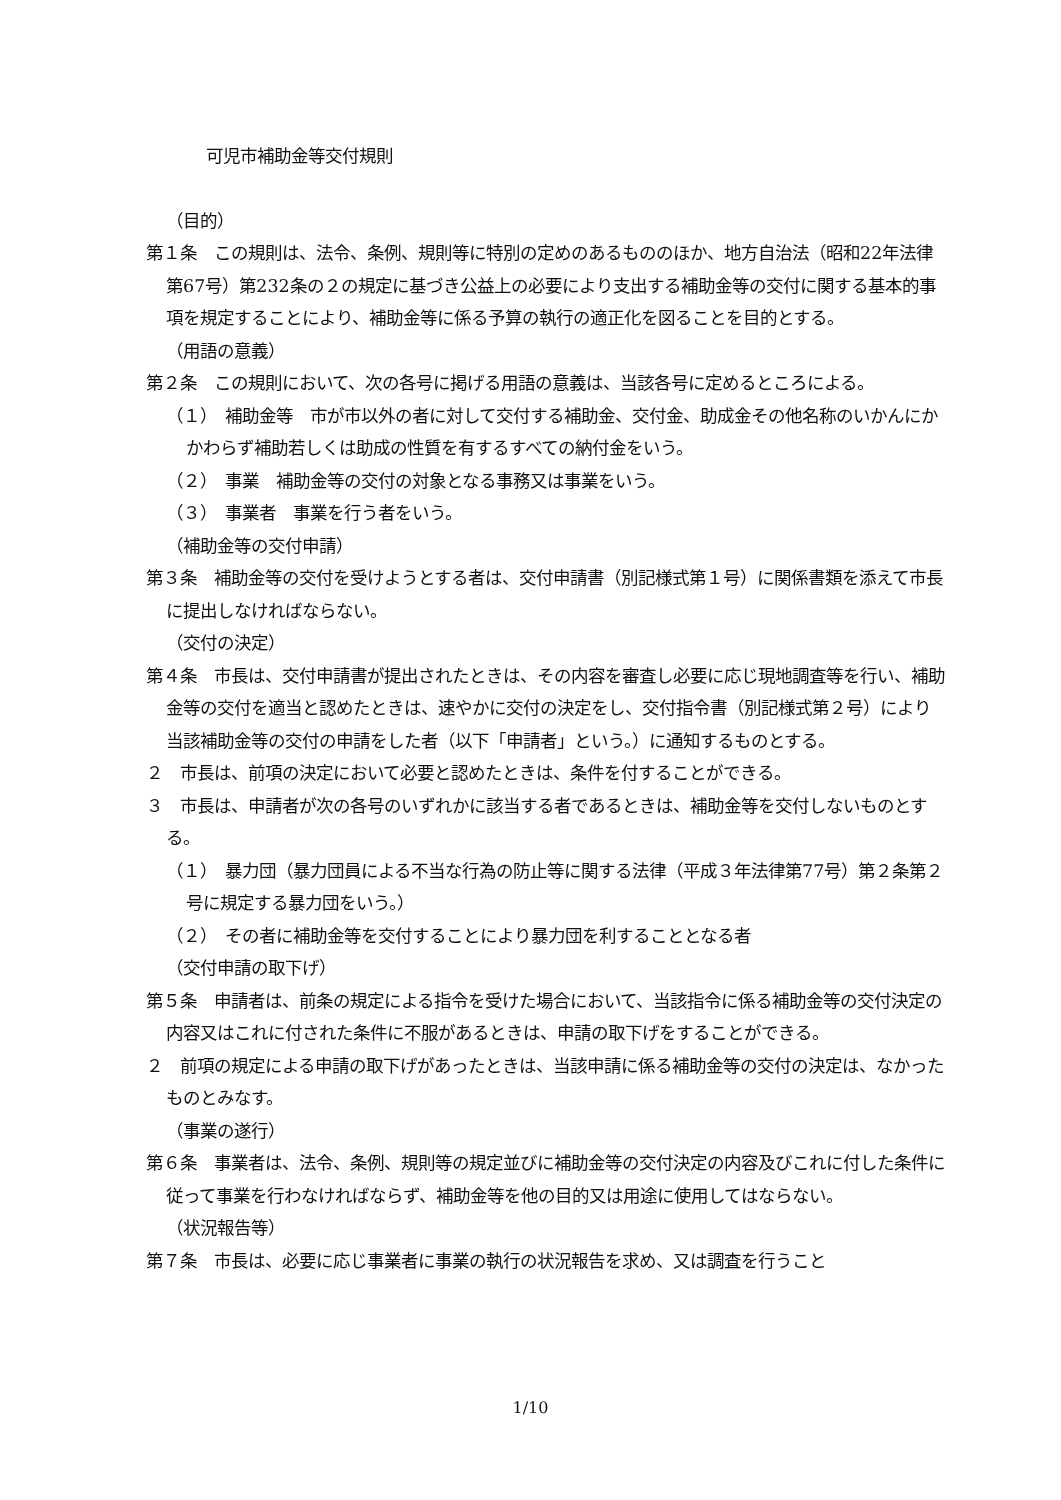可児市補助金等交付規則
（目的）
第１条　この規則は、法令、条例、規則等に特別の定めのあるもののほか、地方自治法（昭和22年法律第67号）第232条の２の規定に基づき公益上の必要により支出する補助金等の交付に関する基本的事項を規定することにより、補助金等に係る予算の執行の適正化を図ることを目的とする。
（用語の意義）
第２条　この規則において、次の各号に掲げる用語の意義は、当該各号に定めるところによる。
（１）　補助金等　市が市以外の者に対して交付する補助金、交付金、助成金その他名称のいかんにかかわらず補助若しくは助成の性質を有するすべての納付金をいう。
（２）　事業　補助金等の交付の対象となる事務又は事業をいう。
（３）　事業者　事業を行う者をいう。
（補助金等の交付申請）
第３条　補助金等の交付を受けようとする者は、交付申請書（別記様式第１号）に関係書類を添えて市長に提出しなければならない。
（交付の決定）
第４条　市長は、交付申請書が提出されたときは、その内容を審査し必要に応じ現地調査等を行い、補助金等の交付を適当と認めたときは、速やかに交付の決定をし、交付指令書（別記様式第２号）により当該補助金等の交付の申請をした者（以下「申請者」という。）に通知するものとする。
２　市長は、前項の決定において必要と認めたときは、条件を付することができる。
３　市長は、申請者が次の各号のいずれかに該当する者であるときは、補助金等を交付しないものとする。
（１）　暴力団（暴力団員による不当な行為の防止等に関する法律（平成３年法律第77号）第２条第２号に規定する暴力団をいう。）
（２）　その者に補助金等を交付することにより暴力団を利することとなる者
（交付申請の取下げ）
第５条　申請者は、前条の規定による指令を受けた場合において、当該指令に係る補助金等の交付決定の内容又はこれに付された条件に不服があるときは、申請の取下げをすることができる。
２　前項の規定による申請の取下げがあったときは、当該申請に係る補助金等の交付の決定は、なかったものとみなす。
（事業の遂行）
第６条　事業者は、法令、条例、規則等の規定並びに補助金等の交付決定の内容及びこれに付した条件に従って事業を行わなければならず、補助金等を他の目的又は用途に使用してはならない。
（状況報告等）
第７条　市長は、必要に応じ事業者に事業の執行の状況報告を求め、又は調査を行うこと
1/10